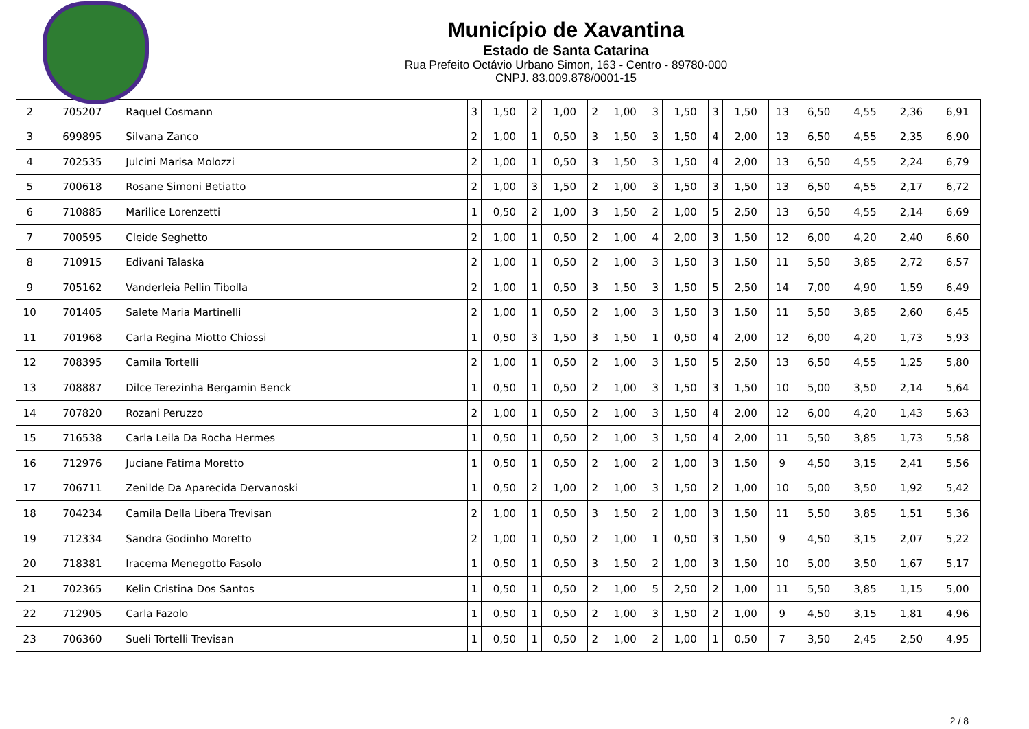Município de Xavantina
Estado de Santa Catarina
Rua Prefeito Octávio Urbano Simon, 163 - Centro - 89780-000
CNPJ. 83.009.878/0001-15
| 2 | 705207 | Raquel Cosmann | 3 | 1,50 | 2 | 1,00 | 2 | 1,00 | 3 | 1,50 | 3 | 1,50 | 13 | 6,50 | 4,55 | 2,36 | 6,91 |
| 3 | 699895 | Silvana Zanco | 2 | 1,00 | 1 | 0,50 | 3 | 1,50 | 3 | 1,50 | 4 | 2,00 | 13 | 6,50 | 4,55 | 2,35 | 6,90 |
| 4 | 702535 | Julcini Marisa Molozzi | 2 | 1,00 | 1 | 0,50 | 3 | 1,50 | 3 | 1,50 | 4 | 2,00 | 13 | 6,50 | 4,55 | 2,24 | 6,79 |
| 5 | 700618 | Rosane Simoni Betiatto | 2 | 1,00 | 3 | 1,50 | 2 | 1,00 | 3 | 1,50 | 3 | 1,50 | 13 | 6,50 | 4,55 | 2,17 | 6,72 |
| 6 | 710885 | Marilice Lorenzetti | 1 | 0,50 | 2 | 1,00 | 3 | 1,50 | 2 | 1,00 | 5 | 2,50 | 13 | 6,50 | 4,55 | 2,14 | 6,69 |
| 7 | 700595 | Cleide Seghetto | 2 | 1,00 | 1 | 0,50 | 2 | 1,00 | 4 | 2,00 | 3 | 1,50 | 12 | 6,00 | 4,20 | 2,40 | 6,60 |
| 8 | 710915 | Edivani Talaska | 2 | 1,00 | 1 | 0,50 | 2 | 1,00 | 3 | 1,50 | 3 | 1,50 | 11 | 5,50 | 3,85 | 2,72 | 6,57 |
| 9 | 705162 | Vanderleia Pellin Tibolla | 2 | 1,00 | 1 | 0,50 | 3 | 1,50 | 3 | 1,50 | 5 | 2,50 | 14 | 7,00 | 4,90 | 1,59 | 6,49 |
| 10 | 701405 | Salete Maria Martinelli | 2 | 1,00 | 1 | 0,50 | 2 | 1,00 | 3 | 1,50 | 3 | 1,50 | 11 | 5,50 | 3,85 | 2,60 | 6,45 |
| 11 | 701968 | Carla Regina Miotto Chiossi | 1 | 0,50 | 3 | 1,50 | 3 | 1,50 | 1 | 0,50 | 4 | 2,00 | 12 | 6,00 | 4,20 | 1,73 | 5,93 |
| 12 | 708395 | Camila Tortelli | 2 | 1,00 | 1 | 0,50 | 2 | 1,00 | 3 | 1,50 | 5 | 2,50 | 13 | 6,50 | 4,55 | 1,25 | 5,80 |
| 13 | 708887 | Dilce Terezinha Bergamin Benck | 1 | 0,50 | 1 | 0,50 | 2 | 1,00 | 3 | 1,50 | 3 | 1,50 | 10 | 5,00 | 3,50 | 2,14 | 5,64 |
| 14 | 707820 | Rozani Peruzzo | 2 | 1,00 | 1 | 0,50 | 2 | 1,00 | 3 | 1,50 | 4 | 2,00 | 12 | 6,00 | 4,20 | 1,43 | 5,63 |
| 15 | 716538 | Carla Leila Da Rocha Hermes | 1 | 0,50 | 1 | 0,50 | 2 | 1,00 | 3 | 1,50 | 4 | 2,00 | 11 | 5,50 | 3,85 | 1,73 | 5,58 |
| 16 | 712976 | Juciane Fatima Moretto | 1 | 0,50 | 1 | 0,50 | 2 | 1,00 | 2 | 1,00 | 3 | 1,50 | 9 | 4,50 | 3,15 | 2,41 | 5,56 |
| 17 | 706711 | Zenilde Da Aparecida Dervanoski | 1 | 0,50 | 2 | 1,00 | 2 | 1,00 | 3 | 1,50 | 2 | 1,00 | 10 | 5,00 | 3,50 | 1,92 | 5,42 |
| 18 | 704234 | Camila Della Libera Trevisan | 2 | 1,00 | 1 | 0,50 | 3 | 1,50 | 2 | 1,00 | 3 | 1,50 | 11 | 5,50 | 3,85 | 1,51 | 5,36 |
| 19 | 712334 | Sandra Godinho Moretto | 2 | 1,00 | 1 | 0,50 | 2 | 1,00 | 1 | 0,50 | 3 | 1,50 | 9 | 4,50 | 3,15 | 2,07 | 5,22 |
| 20 | 718381 | Iracema Menegotto Fasolo | 1 | 0,50 | 1 | 0,50 | 3 | 1,50 | 2 | 1,00 | 3 | 1,50 | 10 | 5,00 | 3,50 | 1,67 | 5,17 |
| 21 | 702365 | Kelin Cristina Dos Santos | 1 | 0,50 | 1 | 0,50 | 2 | 1,00 | 5 | 2,50 | 2 | 1,00 | 11 | 5,50 | 3,85 | 1,15 | 5,00 |
| 22 | 712905 | Carla Fazolo | 1 | 0,50 | 1 | 0,50 | 2 | 1,00 | 3 | 1,50 | 2 | 1,00 | 9 | 4,50 | 3,15 | 1,81 | 4,96 |
| 23 | 706360 | Sueli Tortelli Trevisan | 1 | 0,50 | 1 | 0,50 | 2 | 1,00 | 2 | 1,00 | 1 | 0,50 | 7 | 3,50 | 2,45 | 2,50 | 4,95 |
2 / 8